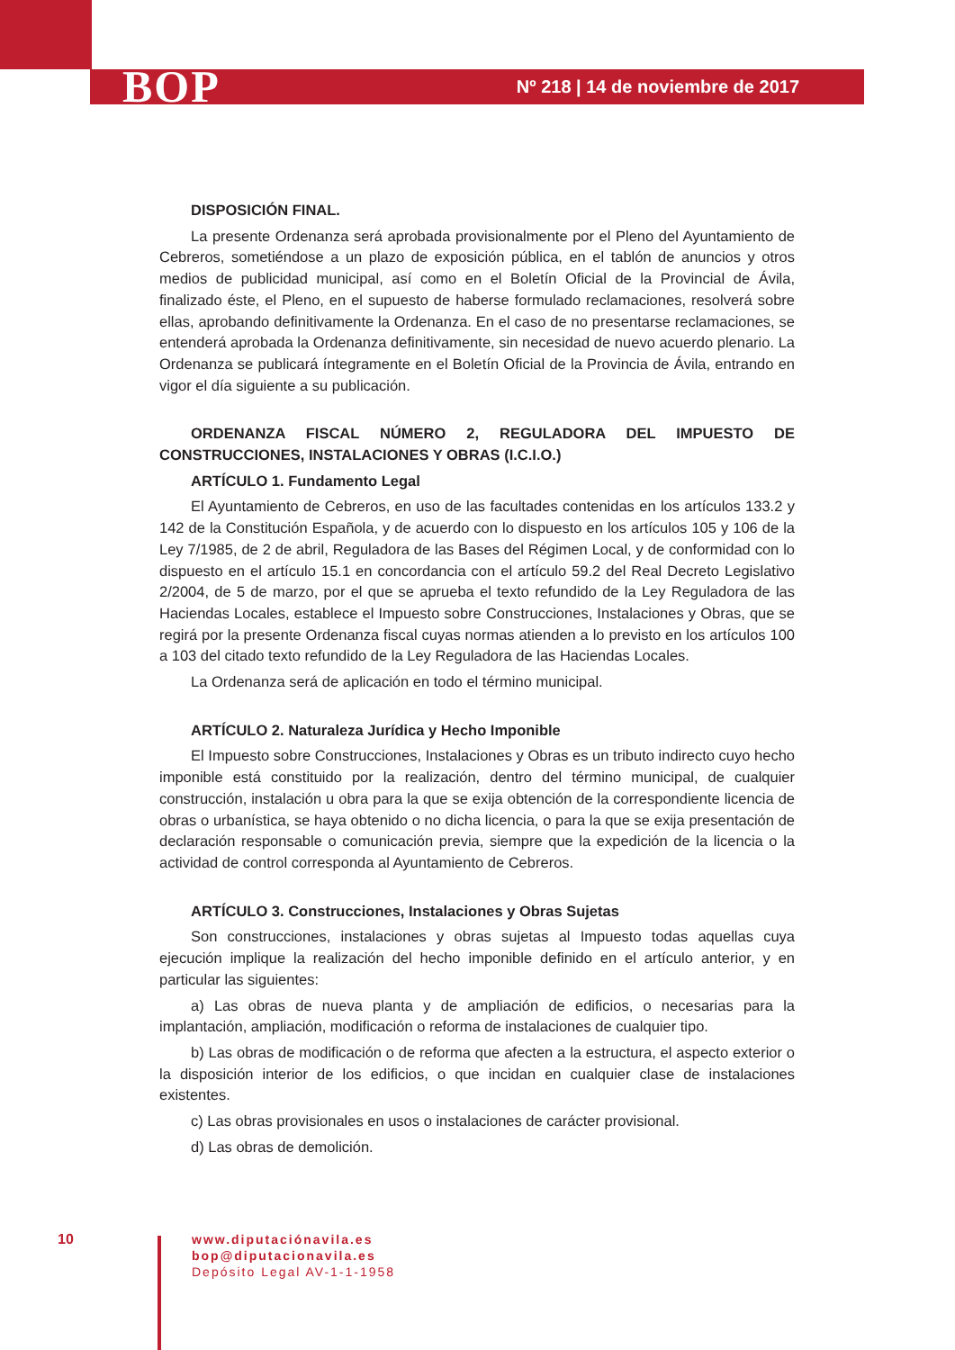BOP Nº 218 | 14 de noviembre de 2017
DISPOSICIÓN FINAL.
La presente Ordenanza será aprobada provisionalmente por el Pleno del Ayuntamiento de Cebreros, sometiéndose a un plazo de exposición pública, en el tablón de anuncios y otros medios de publicidad municipal, así como en el Boletín Oficial de la Provincial de Ávila, finalizado éste, el Pleno, en el supuesto de haberse formulado reclamaciones, resolverá sobre ellas, aprobando definitivamente la Ordenanza. En el caso de no presentarse reclamaciones, se entenderá aprobada la Ordenanza definitivamente, sin necesidad de nuevo acuerdo plenario. La Ordenanza se publicará íntegramente en el Boletín Oficial de la Provincia de Ávila, entrando en vigor el día siguiente a su publicación.
ORDENANZA FISCAL NÚMERO 2, REGULADORA DEL IMPUESTO DE CONSTRUCCIONES, INSTALACIONES Y OBRAS (I.C.I.O.)
ARTÍCULO 1. Fundamento Legal
El Ayuntamiento de Cebreros, en uso de las facultades contenidas en los artículos 133.2 y 142 de la Constitución Española, y de acuerdo con lo dispuesto en los artículos 105 y 106 de la Ley 7/1985, de 2 de abril, Reguladora de las Bases del Régimen Local, y de conformidad con lo dispuesto en el artículo 15.1 en concordancia con el artículo 59.2 del Real Decreto Legislativo 2/2004, de 5 de marzo, por el que se aprueba el texto refundido de la Ley Reguladora de las Haciendas Locales, establece el Impuesto sobre Construcciones, Instalaciones y Obras, que se regirá por la presente Ordenanza fiscal cuyas normas atienden a lo previsto en los artículos 100 a 103 del citado texto refundido de la Ley Reguladora de las Haciendas Locales.
La Ordenanza será de aplicación en todo el término municipal.
ARTÍCULO 2. Naturaleza Jurídica y Hecho Imponible
El Impuesto sobre Construcciones, Instalaciones y Obras es un tributo indirecto cuyo hecho imponible está constituido por la realización, dentro del término municipal, de cualquier construcción, instalación u obra para la que se exija obtención de la correspondiente licencia de obras o urbanística, se haya obtenido o no dicha licencia, o para la que se exija presentación de declaración responsable o comunicación previa, siempre que la expedición de la licencia o la actividad de control corresponda al Ayuntamiento de Cebreros.
ARTÍCULO 3. Construcciones, Instalaciones y Obras Sujetas
Son construcciones, instalaciones y obras sujetas al Impuesto todas aquellas cuya ejecución implique la realización del hecho imponible definido en el artículo anterior, y en particular las siguientes:
a) Las obras de nueva planta y de ampliación de edificios, o necesarias para la implantación, ampliación, modificación o reforma de instalaciones de cualquier tipo.
b) Las obras de modificación o de reforma que afecten a la estructura, el aspecto exterior o la disposición interior de los edificios, o que incidan en cualquier clase de instalaciones existentes.
c) Las obras provisionales en usos o instalaciones de carácter provisional.
d) Las obras de demolición.
10
www.diputaciónavila.es
bop@diputacionavila.es
Depósito Legal AV-1-1-1958